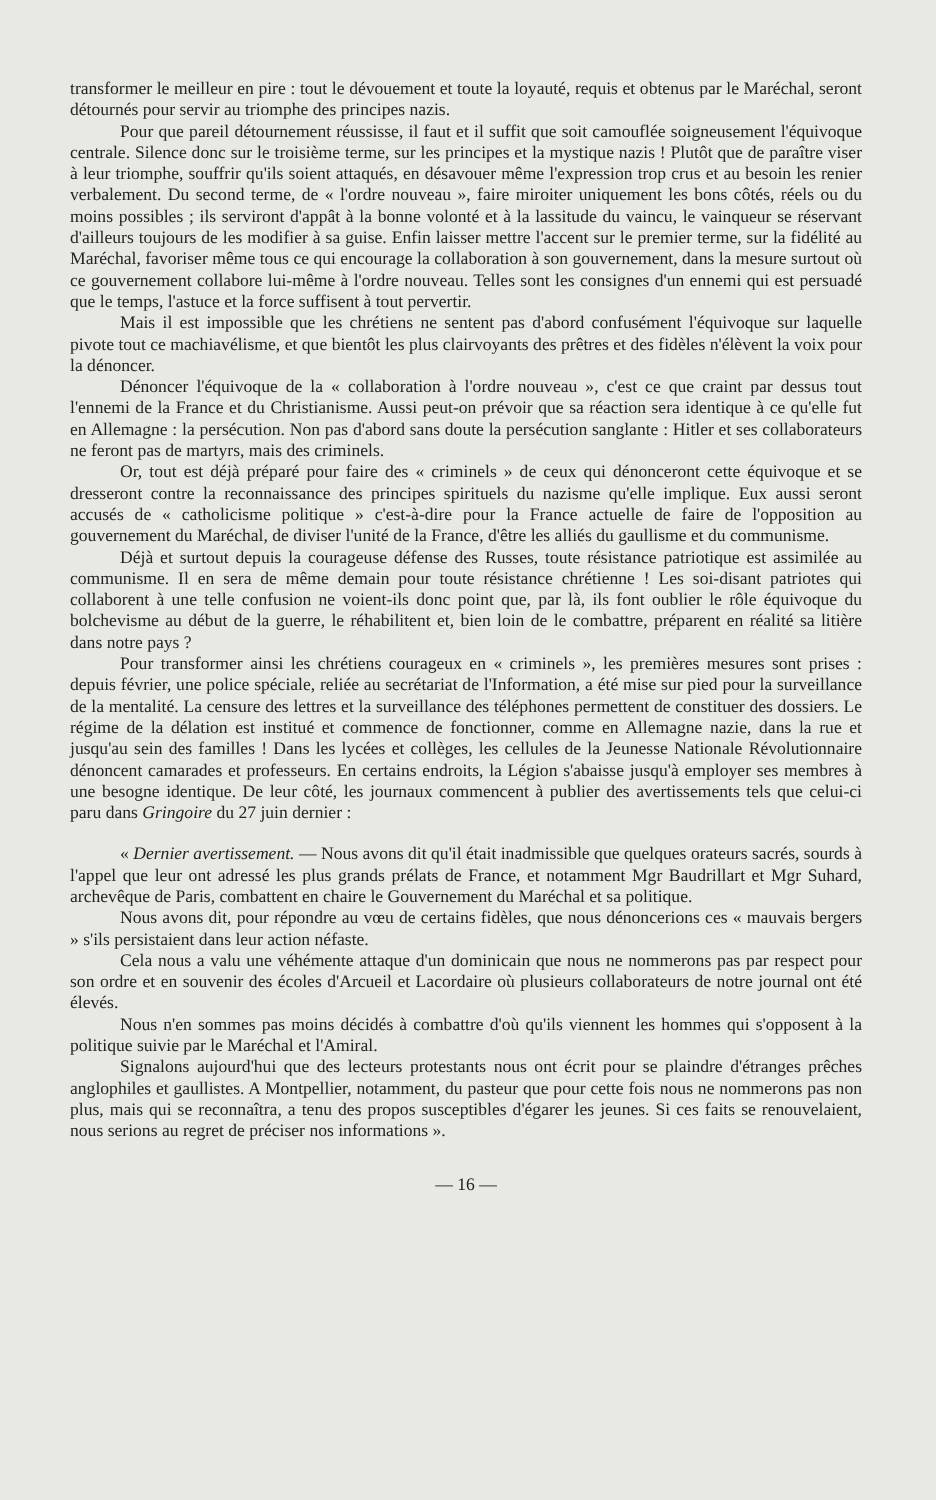transformer le meilleur en pire : tout le dévouement et toute la loyauté, requis et obtenus par le Maréchal, seront détournés pour servir au triomphe des principes nazis.
Pour que pareil détournement réussisse, il faut et il suffit que soit camouflée soigneusement l'équivoque centrale. Silence donc sur le troisième terme, sur les principes et la mystique nazis ! Plutôt que de paraître viser à leur triomphe, souffrir qu'ils soient attaqués, en désavouer même l'expression trop crus et au besoin les renier verbalement. Du second terme, de « l'ordre nouveau », faire miroiter uniquement les bons côtés, réels ou du moins possibles ; ils serviront d'appât à la bonne volonté et à la lassitude du vaincu, le vainqueur se réservant d'ailleurs toujours de les modifier à sa guise. Enfin laisser mettre l'accent sur le premier terme, sur la fidélité au Maréchal, favoriser même tous ce qui encourage la collaboration à son gouvernement, dans la mesure surtout où ce gouvernement collabore lui-même à l'ordre nouveau. Telles sont les consignes d'un ennemi qui est persuadé que le temps, l'astuce et la force suffisent à tout pervertir.
Mais il est impossible que les chrétiens ne sentent pas d'abord confusément l'équivoque sur laquelle pivote tout ce machiavélisme, et que bientôt les plus clairvoyants des prêtres et des fidèles n'élèvent la voix pour la dénoncer.
Dénoncer l'équivoque de la « collaboration à l'ordre nouveau », c'est ce que craint par dessus tout l'ennemi de la France et du Christianisme. Aussi peut-on prévoir que sa réaction sera identique à ce qu'elle fut en Allemagne : la persécution. Non pas d'abord sans doute la persécution sanglante : Hitler et ses collaborateurs ne feront pas de martyrs, mais des criminels.
Or, tout est déjà préparé pour faire des « criminels » de ceux qui dénonceront cette équivoque et se dresseront contre la reconnaissance des principes spirituels du nazisme qu'elle implique. Eux aussi seront accusés de « catholicisme politique » c'est-à-dire pour la France actuelle de faire de l'opposition au gouvernement du Maréchal, de diviser l'unité de la France, d'être les alliés du gaullisme et du communisme.
Déjà et surtout depuis la courageuse défense des Russes, toute résistance patriotique est assimilée au communisme. Il en sera de même demain pour toute résistance chrétienne ! Les soi-disant patriotes qui collaborent à une telle confusion ne voient-ils donc point que, par là, ils font oublier le rôle équivoque du bolchevisme au début de la guerre, le réhabilitent et, bien loin de le combattre, préparent en réalité sa litière dans notre pays ?
Pour transformer ainsi les chrétiens courageux en « criminels », les premières mesures sont prises : depuis février, une police spéciale, reliée au secrétariat de l'Information, a été mise sur pied pour la surveillance de la mentalité. La censure des lettres et la surveillance des téléphones permettent de constituer des dossiers. Le régime de la délation est institué et commence de fonctionner, comme en Allemagne nazie, dans la rue et jusqu'au sein des familles ! Dans les lycées et collèges, les cellules de la Jeunesse Nationale Révolutionnaire dénoncent camarades et professeurs. En certains endroits, la Légion s'abaisse jusqu'à employer ses membres à une besogne identique. De leur côté, les journaux commencent à publier des avertissements tels que celui-ci paru dans Gringoire du 27 juin dernier :
« Dernier avertissement. — Nous avons dit qu'il était inadmissible que quelques orateurs sacrés, sourds à l'appel que leur ont adressé les plus grands prélats de France, et notamment Mgr Baudrillart et Mgr Suhard, archevêque de Paris, combattent en chaire le Gouvernement du Maréchal et sa politique.
Nous avons dit, pour répondre au vœu de certains fidèles, que nous dénoncerions ces « mauvais bergers » s'ils persistaient dans leur action néfaste.
Cela nous a valu une véhémente attaque d'un dominicain que nous ne nommerons pas par respect pour son ordre et en souvenir des écoles d'Arcueil et Lacordaire où plusieurs collaborateurs de notre journal ont été élevés.
Nous n'en sommes pas moins décidés à combattre d'où qu'ils viennent les hommes qui s'opposent à la politique suivie par le Maréchal et l'Amiral.
Signalons aujourd'hui que des lecteurs protestants nous ont écrit pour se plaindre d'étranges prêches anglophiles et gaullistes. A Montpellier, notamment, du pasteur que pour cette fois nous ne nommerons pas non plus, mais qui se reconnaîtra, a tenu des propos susceptibles d'égarer les jeunes. Si ces faits se renouvelaient, nous serions au regret de préciser nos informations ».
— 16 —